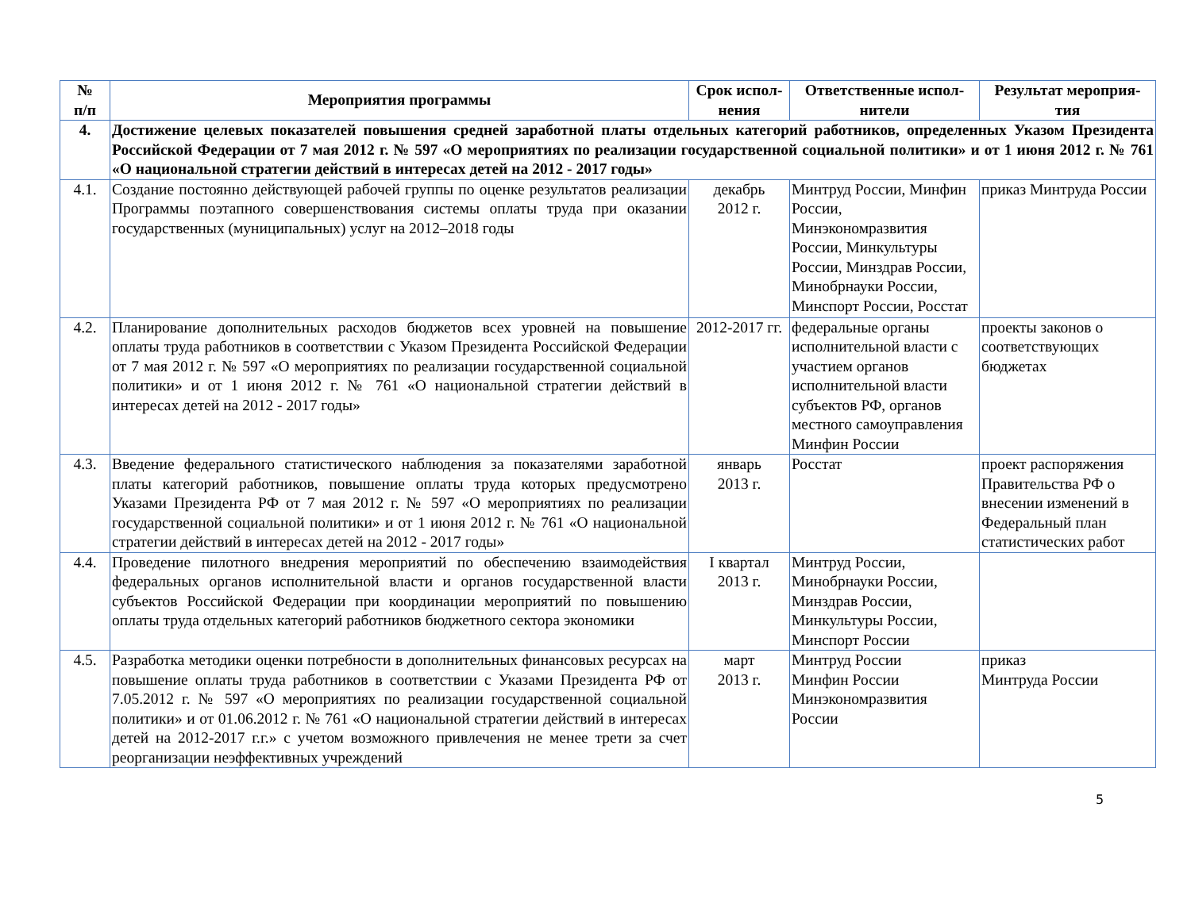| № п/п | Мероприятия программы | Срок испол- нения | Ответственные испол- нители | Результат мероприя- тия |
| --- | --- | --- | --- | --- |
| 4. | Достижение целевых показателей повышения средней заработной платы отдельных категорий работников, определенных Указом Президента Российской Федерации от 7 мая 2012 г. № 597 «О мероприятиях по реализации государственной социальной политики» и от 1 июня 2012 г. № 761 «О национальной стратегии действий в интересах детей на 2012 - 2017 годы» | | | |
| 4.1. | Создание постоянно действующей рабочей группы по оценке результатов реализации Программы поэтапного совершенствования системы оплаты труда при оказании государственных (муниципальных) услуг на 2012–2018 годы | декабрь 2012 г. | Минтруд России, Минфин России, Минэкономразвития России, Минкультуры России, Минздрав России, Минобрнауки России, Минспорт России, Росстат | приказ Минтруда России |
| 4.2. | Планирование дополнительных расходов бюджетов всех уровней на повышение оплаты труда работников в соответствии с Указом Президента Российской Федерации от 7 мая 2012 г. № 597 «О мероприятиях по реализации государственной социальной политики» и от 1 июня 2012 г. № 761 «О национальной стратегии действий в интересах детей на 2012 - 2017 годы» | 2012-2017 гг. | федеральные органы исполнительной власти с участием органов исполнительной власти субъектов РФ, органов местного самоуправления Минфин России | проекты законов о соответствующих бюджетах |
| 4.3. | Введение федерального статистического наблюдения за показателями заработной платы категорий работников, повышение оплаты труда которых предусмотрено Указами Президента РФ от 7 мая 2012 г. № 597 «О мероприятиях по реализации государственной социальной политики» и от 1 июня 2012 г. № 761 «О национальной стратегии действий в интересах детей на 2012 - 2017 годы» | январь 2013 г. | Росстат | проект распоряжения Правительства РФ о внесении изменений в Федеральный план статистических работ |
| 4.4. | Проведение пилотного внедрения мероприятий по обеспечению взаимодействия федеральных органов исполнительной власти и органов государственной власти субъектов Российской Федерации при координации мероприятий по повышению оплаты труда отдельных категорий работников бюджетного сектора экономики | I квартал 2013 г. | Минтруд России, Минобрнауки России, Минздрав России, Минкультуры России, Минспорт России | |
| 4.5. | Разработка методики оценки потребности в дополнительных финансовых ресурсах на повышение оплаты труда работников в соответствии с Указами Президента РФ от 7.05.2012 г. № 597 «О мероприятиях по реализации государственной социальной политики» и от 01.06.2012 г. № 761 «О национальной стратегии действий в интересах детей на 2012-2017 г.г.» с учетом возможного привлечения не менее трети за счет реорганизации неэффективных учреждений | март 2013 г. | Минтруд России Минфин России Минэкономразвития России | приказ Минтруда России |
5